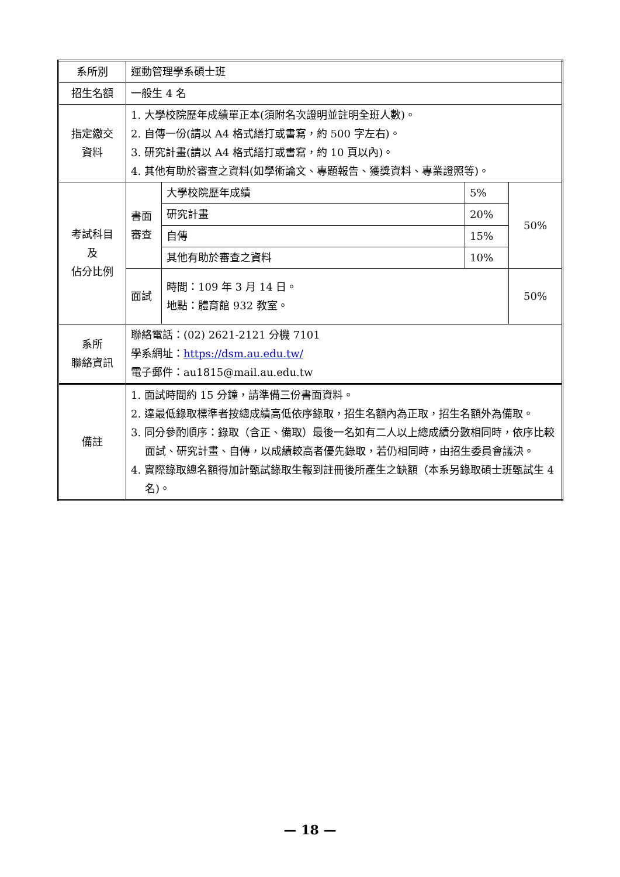| 系所別 | 運動管理學系碩士班 | | | |
| 招生名額 | 一般生 4 名 | | | |
| 指定繳交 資料 | 1. 大學校院歷年成績單正本(須附名次證明並註明全班人數)。 2. 自傳一份(請以 A4 格式繕打或書寫，約 500 字左右)。 3. 研究計畫(請以 A4 格式繕打或書寫，約 10 頁以內)。 4. 其他有助於審查之資料(如學術論文、專題報告、獲獎資料、專業證照等)。 | | | |
| 考試科目 及 佔分比例 | 書面審查 | 大學校院歷年成績 | 5% | 50% |
| | | 研究計畫 | 20% | |
| | | 自傳 | 15% | |
| | | 其他有助於審查之資料 | 10% | |
| | 面試 | 時間：109 年 3 月 14 日。 地點：體育館 932 教室。 | | 50% |
| 系所 聯絡資訊 | 聯絡電話：(02) 2621-2121 分機 7101 學系網址： https://dsm.au.edu.tw/ 電子郵件：au1815@mail.au.edu.tw | | | |
| 備註 | 1. 面試時間約 15 分鐘，請準備三份書面資料。 2. 達最低錄取標準者按總成績高低依序錄取，招生名額內為正取，招生名額外為備取。 3. 同分參酌順序：錄取（含正、備取）最後一名如有二人以上總成績分數相同時，依序比較面試、研究計畫、自傳，以成績較高者優先錄取，若仍相同時，由招生委員會議決。 4. 實際錄取總名額得加計甄試錄取生報到註冊後所產生之缺額（本系另錄取碩士班甄試生 4 名)。 | | | |
— 18 —